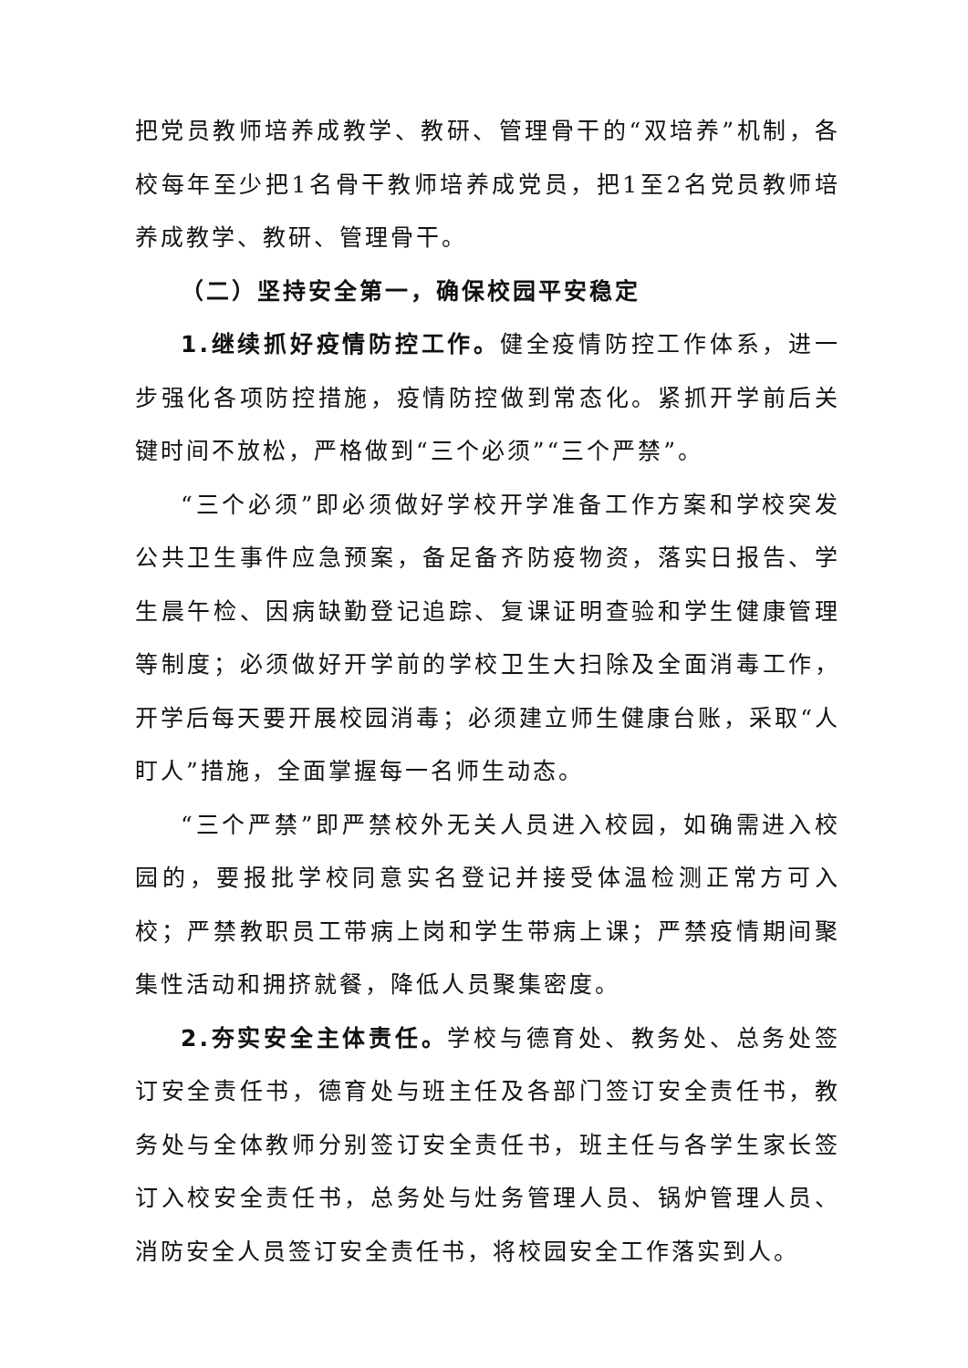把党员教师培养成教学、教研、管理骨干的“双培养”机制，各校每年至少把1名骨干教师培养成党员，把1至2名党员教师培养成教学、教研、管理骨干。
（二）坚持安全第一，确保校园平安稳定
1.继续抓好疫情防控工作。健全疫情防控工作体系，进一步强化各项防控措施，疫情防控做到常态化。紧抓开学前后关键时间不放松，严格做到“三个必须”“三个严禁”。
“三个必须”即必须做好学校开学准备工作方案和学校突发公共卫生事件应急预案，备足备齐防疫物资，落实日报告、学生晨午检、因病缺勤登记追踪、复课证明查验和学生健康管理等制度；必须做好开学前的学校卫生大扫除及全面消毒工作，开学后每天要开展校园消毒；必须建立师生健康台账，采取“人盯人”措施，全面掌握每一名师生动态。
“三个严禁”即严禁校外无关人员进入校园，如确需进入校园的，要报批学校同意实名登记并接受体温检测正常方可入校；严禁教职员工带病上岗和学生带病上课；严禁疫情期间聚集性活动和拥挤就餐，降低人员聚集密度。
2.夯实安全主体责任。学校与德育处、教务处、总务处签订安全责任书，德育处与班主任及各部门签订安全责任书，教务处与全体教师分别签订安全责任书，班主任与各学生家长签订入校安全责任书，总务处与灶务管理人员、锅炉管理人员、消防安全人员签订安全责任书，将校园安全工作落实到人。